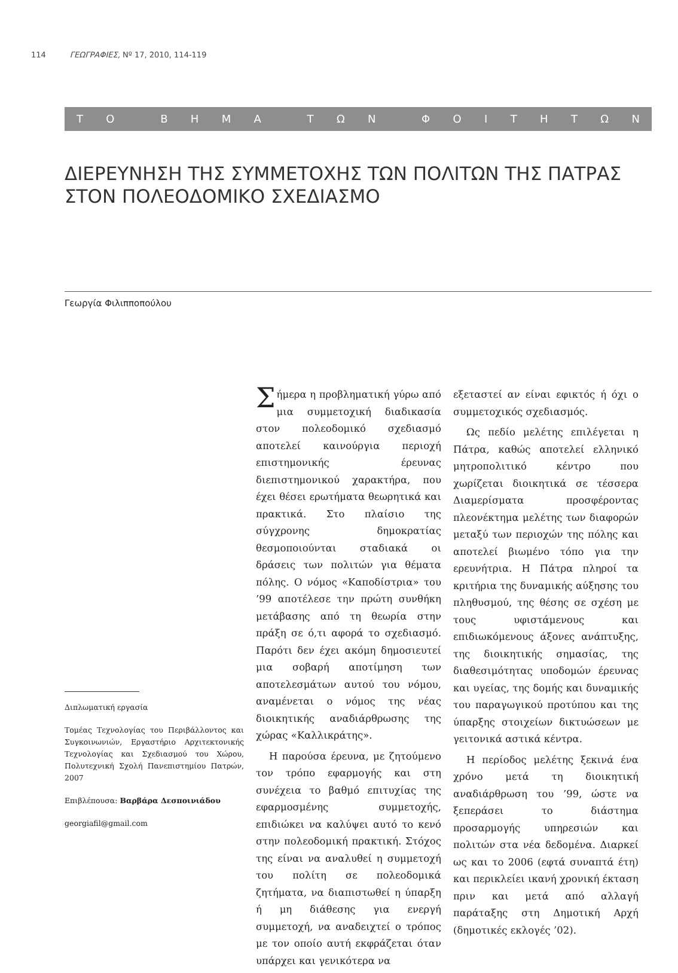114 ΓΕΩΓΡΑΦΙΕΣ, Nº 17, 2010, 114-119
ΤΟ ΒΗΜΑ ΤΩΝ ΦΟΙΤΗΤΩΝ
ΔΙΕΡΕΥΝΗΣΗ ΤΗΣ ΣΥΜΜΕΤΟΧΗΣ ΤΩΝ ΠΟΛΙΤΩΝ ΤΗΣ ΠΑΤΡΑΣ
ΣΤΟΝ ΠΟΛΕΟΔΟΜΙΚΟ ΣΧΕΔΙΑΣΜΟ
Γεωργία Φιλιπποπούλου
Διπλωματική εργασία
Τομέας Τεχνολογίας του Περιβάλλοντος και Συγκοινωνιών, Εργαστήριο Αρχιτεκτονικής Τεχνολογίας και Σχεδιασμού του Χώρου, Πολυτεχνική Σχολή Πανεπιστημίου Πατρών, 2007
Επιβλέπουσα: Βαρβάρα Δεσποινιάδου
georgiafil@gmail.com
Σήμερα η προβληματική γύρω από μια συμμετοχική διαδικασία στον πολεοδομικό σχεδιασμό αποτελεί καινούργια περιοχή επιστημονικής έρευνας διεπιστημονικού χαρακτήρα, που έχει θέσει ερωτήματα θεωρητικά και πρακτικά. Στο πλαίσιο της σύγχρονης δημοκρατίας θεσμοποιούνται σταδιακά οι δράσεις των πολιτών για θέματα πόλης. Ο νόμος «Καποδίστρια» του ’99 αποτέλεσε την πρώτη συνθήκη μετάβασης από τη θεωρία στην πράξη σε ό,τι αφορά το σχεδιασμό. Παρότι δεν έχει ακόμη δημοσιευτεί μια σοβαρή αποτίμηση των αποτελεσμάτων αυτού του νόμου, αναμένεται ο νόμος της νέας διοικητικής αναδιάρθρωσης της χώρας «Καλλικράτης».
Η παρούσα έρευνα, με ζητούμενο τον τρόπο εφαρμογής και στη συνέχεια το βαθμό επιτυχίας της εφαρμοσμένης συμμετοχής, επιδιώκει να καλύψει αυτό το κενό στην πολεοδομική πρακτική. Στόχος της είναι να αναλυθεί η συμμετοχή του πολίτη σε πολεοδομικά ζητήματα, να διαπιστωθεί η ύπαρξη ή μη διάθεσης για ενεργή συμμετοχή, να αναδειχτεί ο τρόπος με τον οποίο αυτή εκφράζεται όταν υπάρχει και γενικότερα να
εξεταστεί αν είναι εφικτός ή όχι ο συμμετοχικός σχεδιασμός.
Ως πεδίο μελέτης επιλέγεται η Πάτρα, καθώς αποτελεί ελληνικό μητροπολιτικό κέντρο που χωρίζεται διοικητικά σε τέσσερα Διαμερίσματα προσφέροντας πλεονέκτημα μελέτης των διαφορών μεταξύ των περιοχών της πόλης και αποτελεί βιωμένο τόπο για την ερευνήτρια. Η Πάτρα πληροί τα κριτήρια της δυναμικής αύξησης του πληθυσμού, της θέσης σε σχέση με τους υφιστάμενους και επιδιωκόμενους άξονες ανάπτυξης, της διοικητικής σημασίας, της διαθεσιμότητας υποδομών έρευνας και υγείας, της δομής και δυναμικής του παραγωγικού προτύπου και της ύπαρξης στοιχείων δικτυώσεων με γειτονικά αστικά κέντρα.
Η περίοδος μελέτης ξεκινά ένα χρόνο μετά τη διοικητική αναδιάρθρωση του ’99, ώστε να ξεπεράσει το διάστημα προσαρμογής υπηρεσιών και πολιτών στα νέα δεδομένα. Διαρκεί ως και το 2006 (εφτά συναπτά έτη) και περικλείει ικανή χρονική έκταση πριν και μετά από αλλαγή παράταξης στη Δημοτική Αρχή (δημοτικές εκλογές ’02).